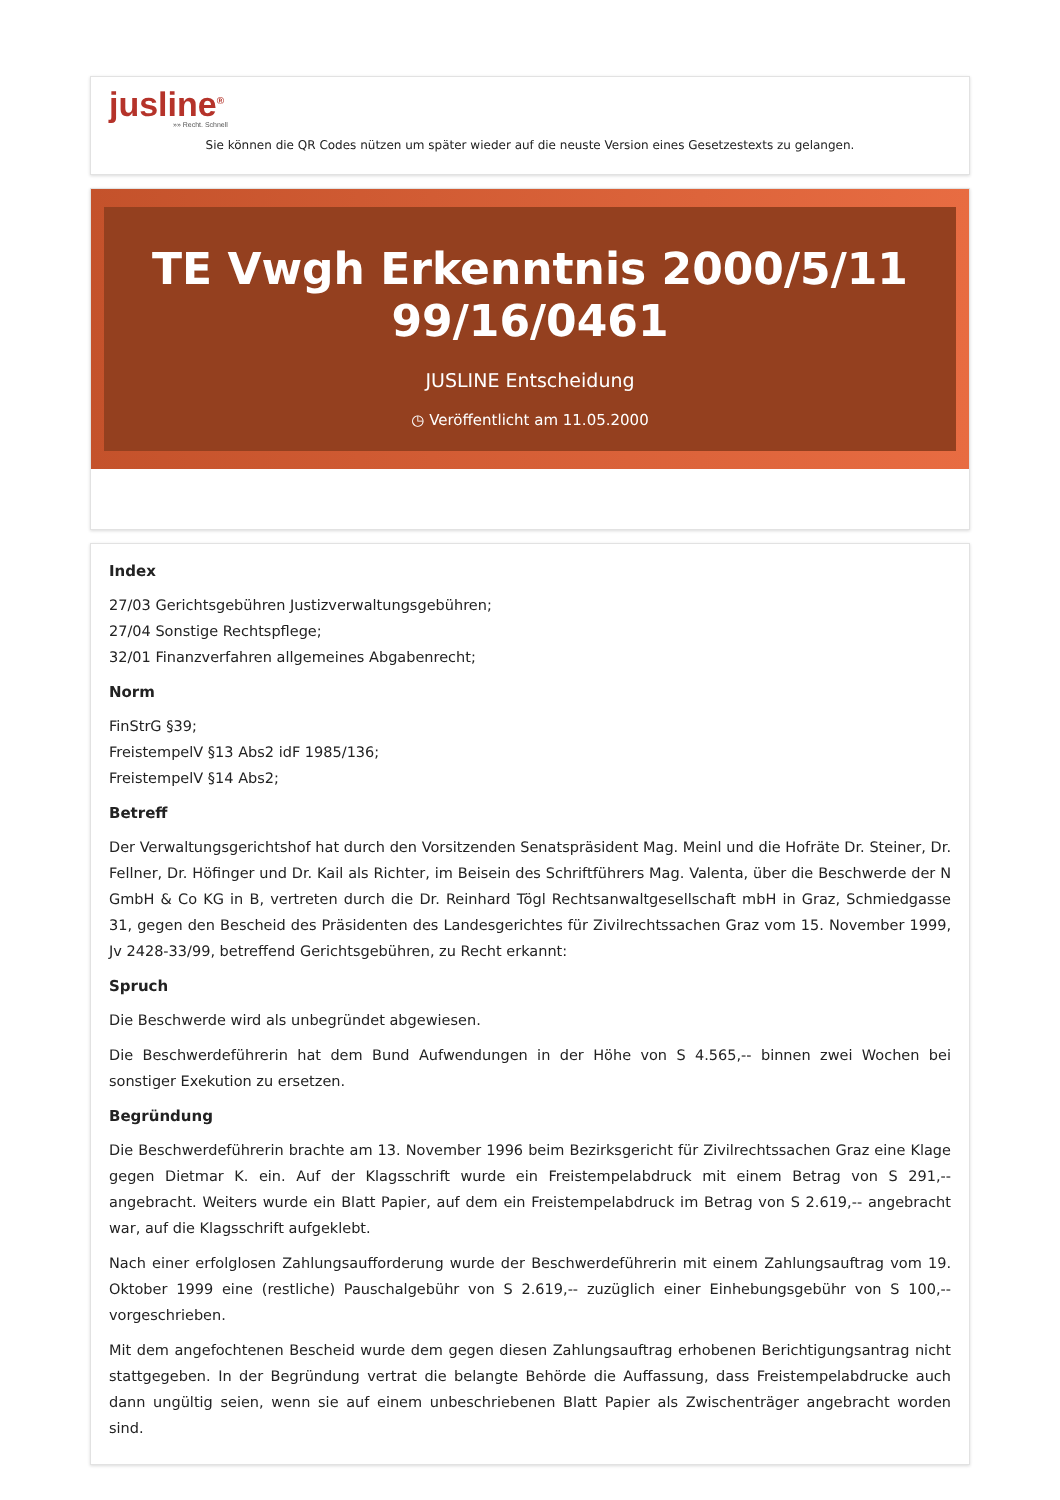jusline<sup>®</sup>
»» Recht. Schnell
Sie können die QR Codes nützen um später wieder auf die neuste Version eines Gesetzestexts zu gelangen.
TE Vwgh Erkenntnis 2000/5/11 99/16/0461
JUSLINE Entscheidung
◷ Veröffentlicht am 11.05.2000
Index
27/03 Gerichtsgebühren Justizverwaltungsgebühren;
27/04 Sonstige Rechtspflege;
32/01 Finanzverfahren allgemeines Abgabenrecht;
Norm
FinStrG §39;
FreistempelV §13 Abs2 idF 1985/136;
FreistempelV §14 Abs2;
Betreff
Der Verwaltungsgerichtshof hat durch den Vorsitzenden Senatspräsident Mag. Meinl und die Hofräte Dr. Steiner, Dr. Fellner, Dr. Höfinger und Dr. Kail als Richter, im Beisein des Schriftführers Mag. Valenta, über die Beschwerde der N GmbH & Co KG in B, vertreten durch die Dr. Reinhard Tögl Rechtsanwaltgesellschaft mbH in Graz, Schmiedgasse 31, gegen den Bescheid des Präsidenten des Landesgerichtes für Zivilrechtssachen Graz vom 15. November 1999, Jv 2428-33/99, betreffend Gerichtsgebühren, zu Recht erkannt:
Spruch
Die Beschwerde wird als unbegründet abgewiesen.
Die Beschwerdeführerin hat dem Bund Aufwendungen in der Höhe von S 4.565,-- binnen zwei Wochen bei sonstiger Exekution zu ersetzen.
Begründung
Die Beschwerdeführerin brachte am 13. November 1996 beim Bezirksgericht für Zivilrechtssachen Graz eine Klage gegen Dietmar K. ein. Auf der Klagsschrift wurde ein Freistempelabdruck mit einem Betrag von S 291,-- angebracht. Weiters wurde ein Blatt Papier, auf dem ein Freistempelabdruck im Betrag von S 2.619,-- angebracht war, auf die Klagsschrift aufgeklebt.
Nach einer erfolglosen Zahlungsaufforderung wurde der Beschwerdeführerin mit einem Zahlungsauftrag vom 19. Oktober 1999 eine (restliche) Pauschalgebühr von S 2.619,-- zuzüglich einer Einhebungsgebühr von S 100,-- vorgeschrieben.
Mit dem angefochtenen Bescheid wurde dem gegen diesen Zahlungsauftrag erhobenen Berichtigungsantrag nicht stattgegeben. In der Begründung vertrat die belangte Behörde die Auffassung, dass Freistempelabdrucke auch dann ungültig seien, wenn sie auf einem unbeschriebenen Blatt Papier als Zwischenträger angebracht worden sind.